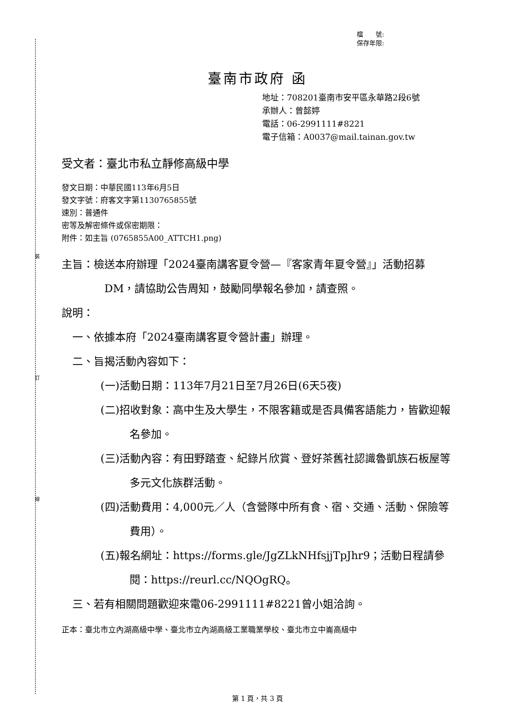裝
訂
線
檔　　號:
保存年限:
臺南市政府 函
地址：708201臺南市安平區永華路2段6號
承辦人：曾懿婷
電話：06-2991111#8221
電子信箱：A0037@mail.tainan.gov.tw
受文者：臺北市私立靜修高級中學
發文日期：中華民國113年6月5日
發文字號：府客文字第1130765855號
速別：普通件
密等及解密條件或保密期限：
附件：如主旨 (0765855A00_ATTCH1.png)
主旨：檢送本府辦理「2024臺南講客夏令營—『客家青年夏令營』」活動招募DM，請協助公告周知，鼓勵同學報名參加，請查照。
說明：
一、依據本府「2024臺南講客夏令營計畫」辦理。
二、旨揭活動內容如下：
(一)活動日期：113年7月21日至7月26日(6天5夜)
(二)招收對象：高中生及大學生，不限客籍或是否具備客語能力，皆歡迎報名參加。
(三)活動內容：有田野踏查、紀錄片欣賞、登好茶舊社認識魯凱族石板屋等多元文化族群活動。
(四)活動費用：4,000元／人（含營隊中所有食、宿、交通、活動、保險等費用）。
(五)報名網址：https://forms.gle/JgZLkNHfsjjTpJhr9；活動日程請參閱：https://reurl.cc/NQOgRQ。
三、若有相關問題歡迎來電06-2991111#8221曾小姐洽詢。
正本：臺北市立內湖高級中學、臺北市立內湖高級工業職業學校、臺北市立中崙高級中
第 1 頁，共 3 頁